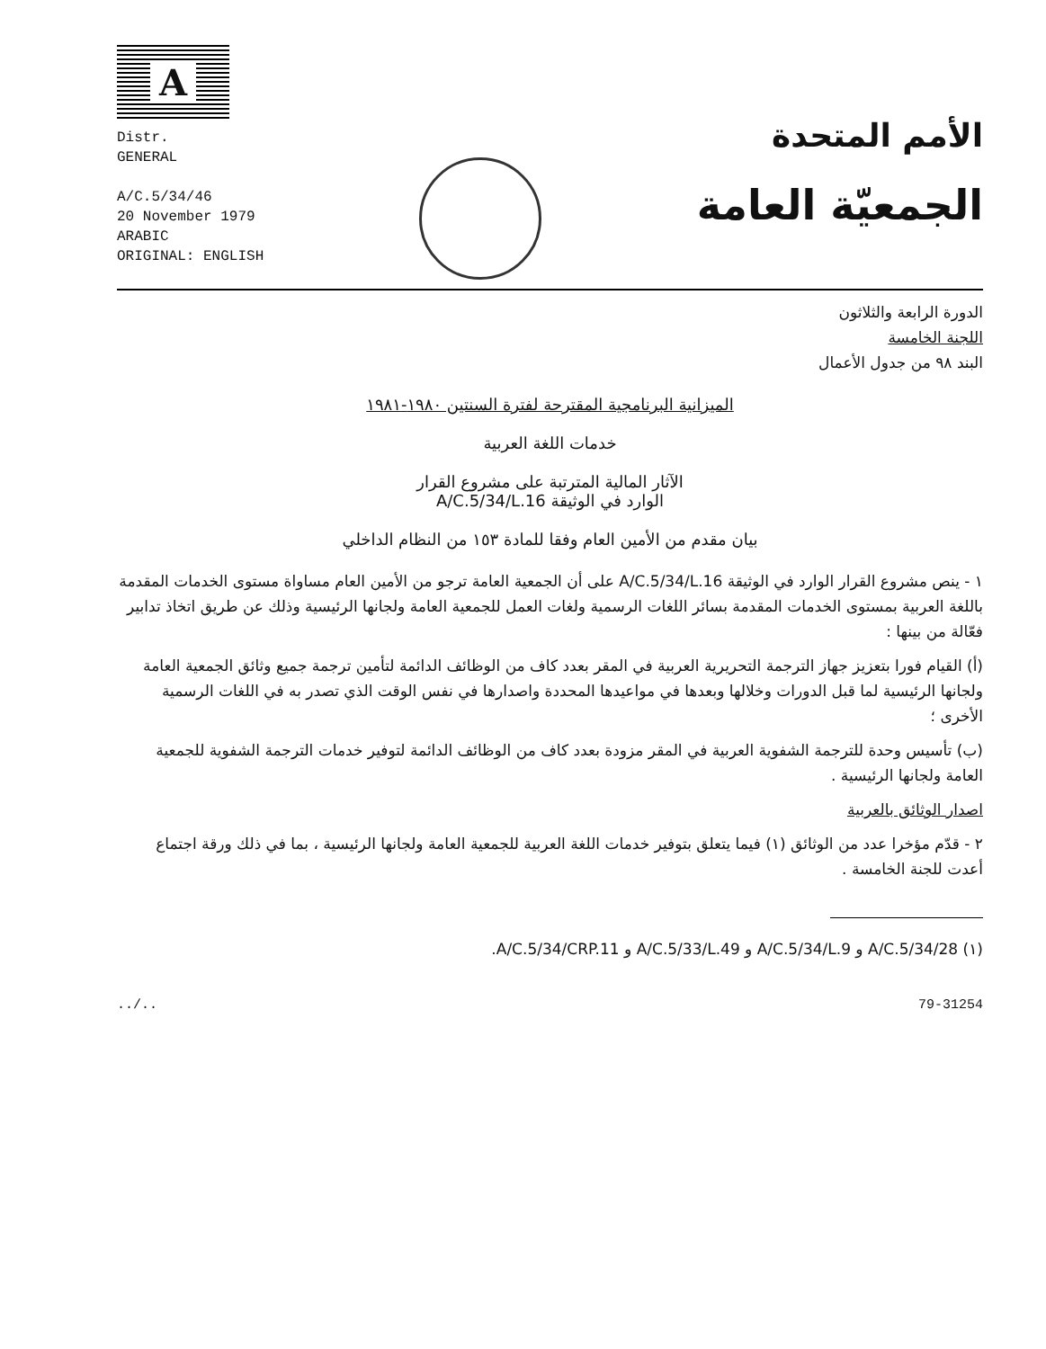A
Distr.
GENERAL
A/C.5/34/46
20 November 1979
ARABIC
ORIGINAL: ENGLISH
الأمم المتحدة
الجمعيّة العامة
الدورة الرابعة والثلاثون
اللجنة الخامسة
البند ٩٨ من جدول الأعمال
الميزانية البرنامجية المقترحة لفترة السنتين ١٩٨٠-١٩٨١
خدمات اللغة العربية
الآثار المالية المترتبة على مشروع القرار
الوارد في الوثيقة A/C.5/34/L.16
بيان مقدم من الأمين العام وفقا للمادة ١٥٣ من النظام الداخلي
١ - ينص مشروع القرار الوارد في الوثيقة A/C.5/34/L.16 على أن الجمعية العامة ترجو من الأمين العام مساواة مستوى الخدمات المقدمة باللغة العربية بمستوى الخدمات المقدمة بسائر اللغات الرسمية ولغات العمل للجمعية العامة ولجانها الرئيسية وذلك عن طريق اتخاذ تدابير فعّالة من بينها :
(أ) القيام فورا بتعزيز جهاز الترجمة التحريرية العربية في المقر بعدد كاف من الوظائف الدائمة لتأمين ترجمة جميع وثائق الجمعية العامة ولجانها الرئيسية لما قبل الدورات وخلالها وبعدها في مواعيدها المحددة واصدارها في نفس الوقت الذي تصدر به في اللغات الرسمية الأخرى ؛
(ب) تأسيس وحدة للترجمة الشفوية العربية في المقر مزودة بعدد كاف من الوظائف الدائمة لتوفير خدمات الترجمة الشفوية للجمعية العامة ولجانها الرئيسية .
اصدار الوثائق بالعربية
٢ - قدّم مؤخرا عدد من الوثائق (١) فيما يتعلق بتوفير خدمات اللغة العربية للجمعية العامة ولجانها الرئيسية ، بما في ذلك ورقة اجتماع أعدت للجنة الخامسة .
(١) A/C.5/34/28 و A/C.5/34/L.9 و A/C.5/33/L.49 و A/C.5/34/CRP.11.
../.. 79-31254